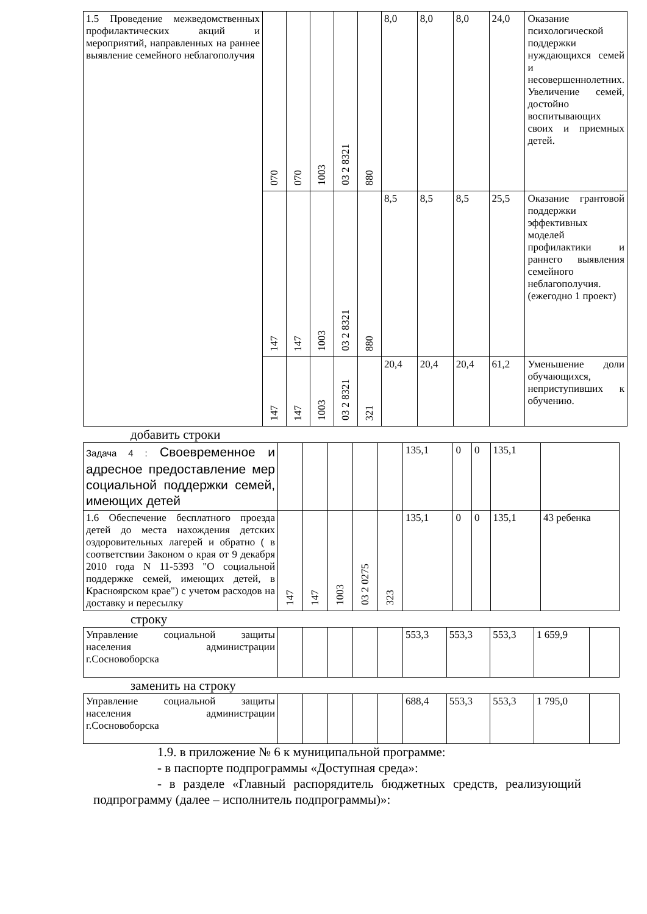| 1.5 Проведение межведомственных профилактических акций и мероприятий, направленных на раннее выявление семейного неблагополучия | 070 | 070 | 1003 | 03 2 8321 | 880 | 8,0 | 8,0 | 8,0 | 24,0 | Оказание психологической поддержки нуждающихся семей и несовершеннолетних. Увеличение семей, достойно воспитывающих своих и приемных детей. |
| | 147 | 147 | 1003 | 03 2 8321 | 880 | 8,5 | 8,5 | 8,5 | 25,5 | Оказание грантовой поддержки эффективных моделей профилактики и раннего выявления семейного неблагополучия.(ежегодно 1 проект) |
| | 147 | 147 | 1003 | 03 2 8321 | 321 | 20,4 | 20,4 | 20,4 | 61,2 | Уменьшение доли обучающихся, неприступивших к обучению. |
добавить строки
| Задача 4 : Своевременное и адресное предоставление мер социальной поддержки семей, имеющих детей | | | | | | 135,1 | 0 | 0 | 135,1 | |
| 1.6 Обеспечение бесплатного проезда детей до места нахождения детских оздоровительных лагерей и обратно ( в соответствии Законом о края от 9 декабря 2010 года N 11-5393 "О социальной поддержке семей, имеющих детей, в Красноярском крае") с учетом расходов на доставку и пересылку | 147 | 147 | 1003 | 03 2 0275 | 323 | 135,1 | 0 | 0 | 135,1 | 43 ребенка |
строку
| Управление социальной защиты населения администрации г.Сосновоборска | | | | | | 553,3 | 553,3 | 553,3 | 1 659,9 | |
заменить на строку
| Управление социальной защиты населения администрации г.Сосновоборска | | | | | | 688,4 | 553,3 | 553,3 | 1 795,0 | |
1.9. в приложение № 6 к муниципальной программе:
- в паспорте подпрограммы «Доступная среда»:
- в разделе «Главный распорядитель бюджетных средств, реализующий подпрограмму (далее – исполнитель подпрограммы)»: